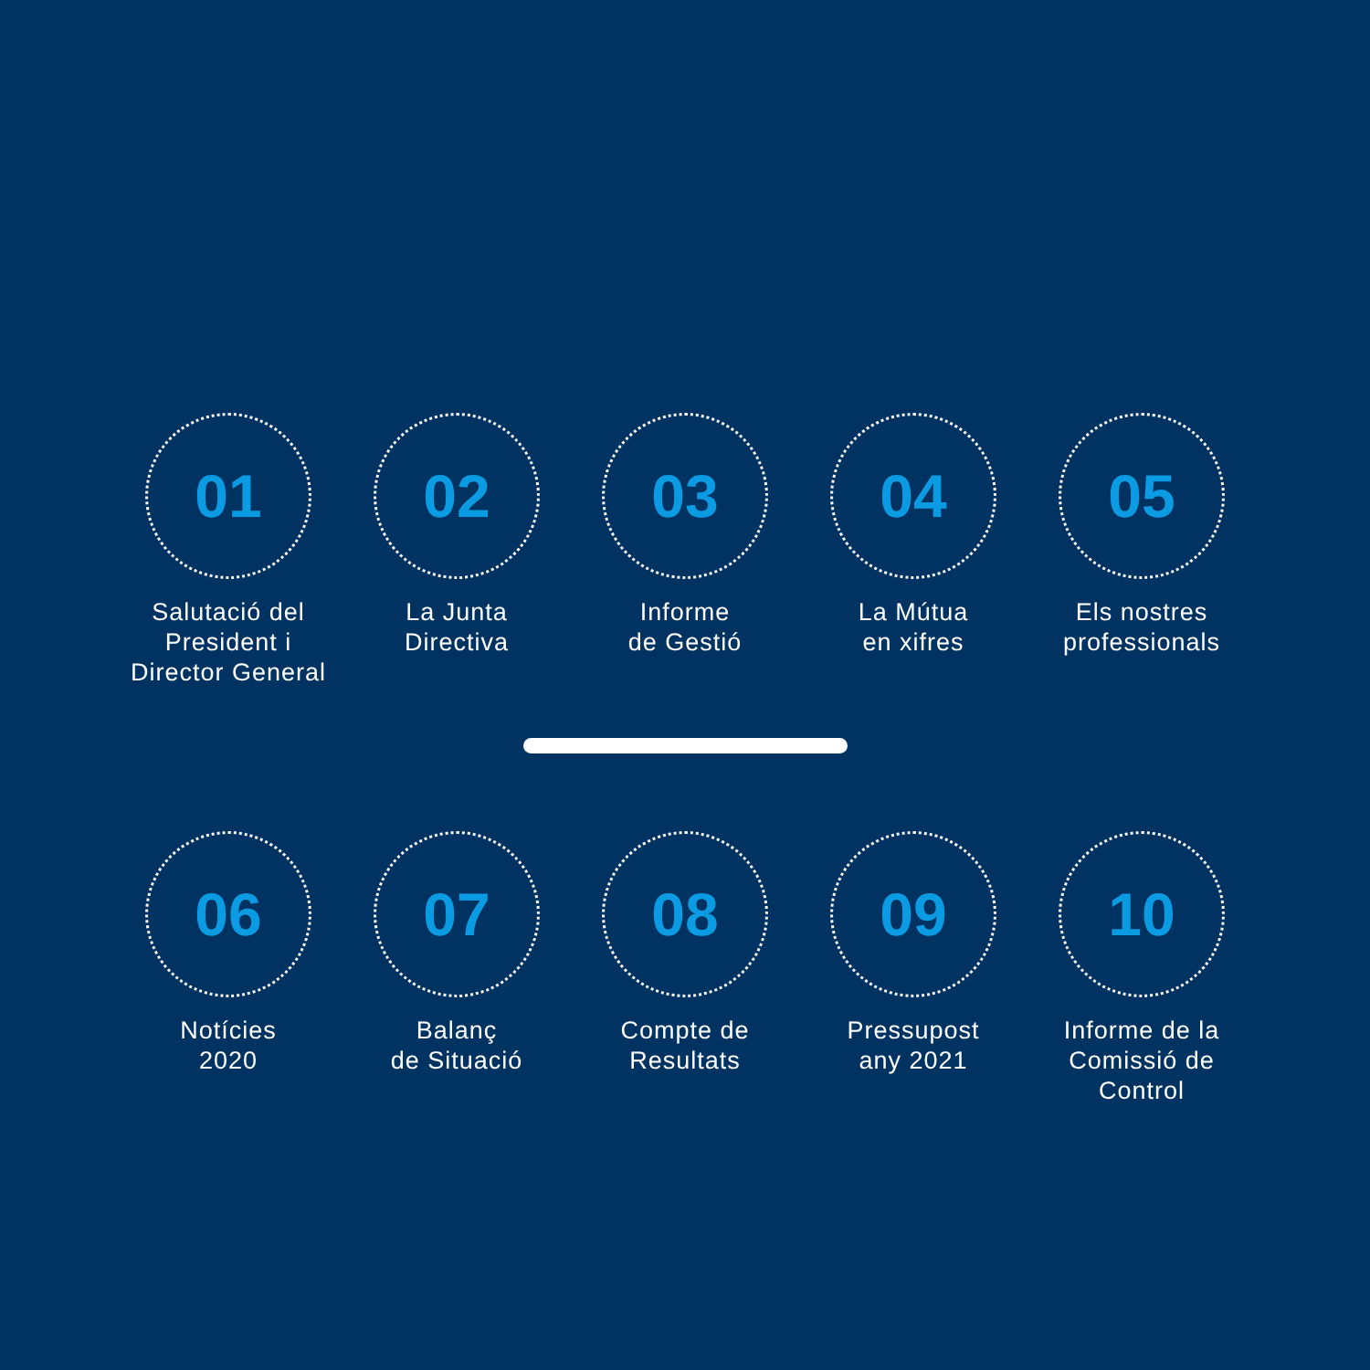01
Salutació del
President i
Director General
02
La Junta
Directiva
03
Informe
de Gestió
04
La Mútua
en xifres
05
Els nostres
professionals
06
Notícies
2020
07
Balanç
de Situació
08
Compte de
Resultats
09
Pressupost
any 2021
10
Informe de la
Comissió de
Control